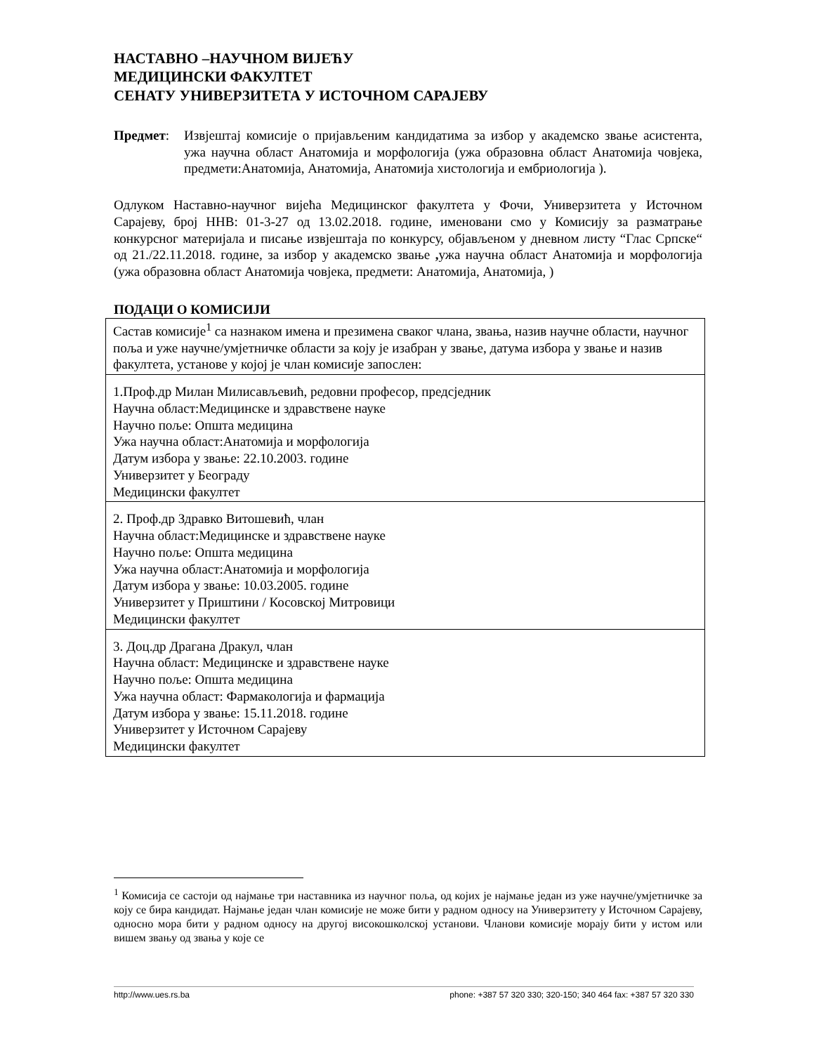НАСТАВНО –НАУЧНОМ ВИЈЕЋУ
МЕДИЦИНСКИ ФАКУЛТЕТ
СЕНАТУ УНИВЕРЗИТЕТА У ИСТОЧНОМ САРАЈЕВУ
Предмет: Извјештај комисије о пријављеним кандидатима за избор у академско звање асистента, ужа научна област Анатомија и морфологија (ужа образовна област Анатомија човјека, предмети:Анатомија, Анатомија, Анатомија хистологија и ембриологија ).
Одлуком Наставно-научног вијећа Медицинског факултета у Фочи, Универзитета у Источном Сарајеву, број ННВ: 01-3-27 од 13.02.2018. године, именовани смо у Комисију за разматрање конкурсног материјала и писање извјештаја по конкурсу, објављеном у дневном листу “Глас Српске“ од 21./22.11.2018. године, за избор у академско звање , ужа научна област Анатомија и морфологија (ужа образовна област Анатомија човјека, предмети: Анатомија, Анатомија, )
ПОДАЦИ О КОМИСИЈИ
| Састав комисије<sup>1</sup> са назнаком имена и презимена сваког члана, звања, назив научне области, научног поља и уже научне/умјетничке области за коју је изабран у звање, датума избора у звање и назив факултета, установе у којој је члан комисије запослен: |
| 1.Проф.др Милан Милисављевић, редовни професор, предсједник Научна област:Медицинске и здравствене науке Научно поље: Општа медицина Ужа научна област:Анатомија и морфологија Датум избора у звање: 22.10.2003. године Универзитет у Београду Медицински факултет |
| 2. Проф.др Здравко Витошевић, члан Научна област:Медицинске и здравствене науке Научно поље: Општа медицина Ужа научна област:Анатомија и морфологија Датум избора у звање: 10.03.2005. године Универзитет у Приштини / Косовској Митровици Медицински факултет |
| 3. Доц.др Драгана Дракул, члан Научна област: Медицинске и здравствене науке Научно поље: Општа медицина Ужа научна област: Фармакологија и фармација Датум избора у звање: 15.11.2018. године Универзитет у Источном Сарајеву Медицински факултет |
<sup>1</sup> Комисија се састоји од најмање три наставника из научног поља, од којих је најмање један из уже научне/умјетничке за коју се бира кандидат. Најмање један члан комисије не може бити у радном односу на Универзитету у Источном Сарајеву, односно мора бити у радном односу на другој високошколској установи. Чланови комисије морају бити у истом или вишем звању од звања у које се
http://www.ues.rs.ba phone: +387 57 320 330; 320-150; 340 464 fax: +387 57 320 330